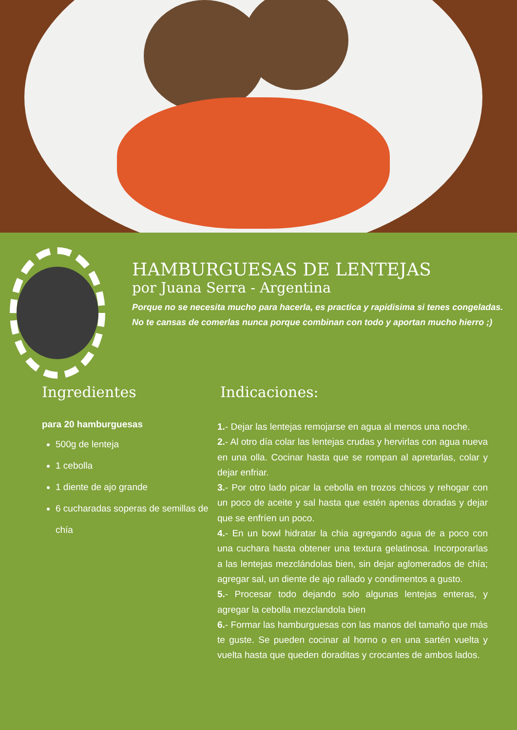HAMBURGUESAS DE LENTEJAS
por Juana Serra - Argentina
Porque no se necesita mucho para hacerla, es practica y rapidisima si tenes congeladas. No te cansas de comerlas nunca porque combinan con todo y aportan mucho hierro ;)
Ingredientes
para 20 hamburguesas
500g de lenteja
1 cebolla
1 diente de ajo grande
6 cucharadas soperas de semillas de chía
Indicaciones:
1.- Dejar las lentejas remojarse en agua al menos una noche.
2.- Al otro día colar las lentejas crudas y hervirlas con agua nueva en una olla. Cocinar hasta que se rompan al apretarlas, colar y dejar enfriar.
3.- Por otro lado picar la cebolla en trozos chicos y rehogar con un poco de aceite y sal hasta que estén apenas doradas y dejar que se enfríen un poco.
4.- En un bowl hidratar la chia agregando agua de a poco con una cuchara hasta obtener una textura gelatinosa. Incorporarlas a las lentejas mezclándolas bien, sin dejar aglomerados de chía; agregar sal, un diente de ajo rallado y condimentos a gusto.
5.- Procesar todo dejando solo algunas lentejas enteras, y agregar la cebolla mezclandola bien
6.- Formar las hamburguesas con las manos del tamaño que más te guste. Se pueden cocinar al horno o en una sartén vuelta y vuelta hasta que queden doraditas y crocantes de ambos lados.